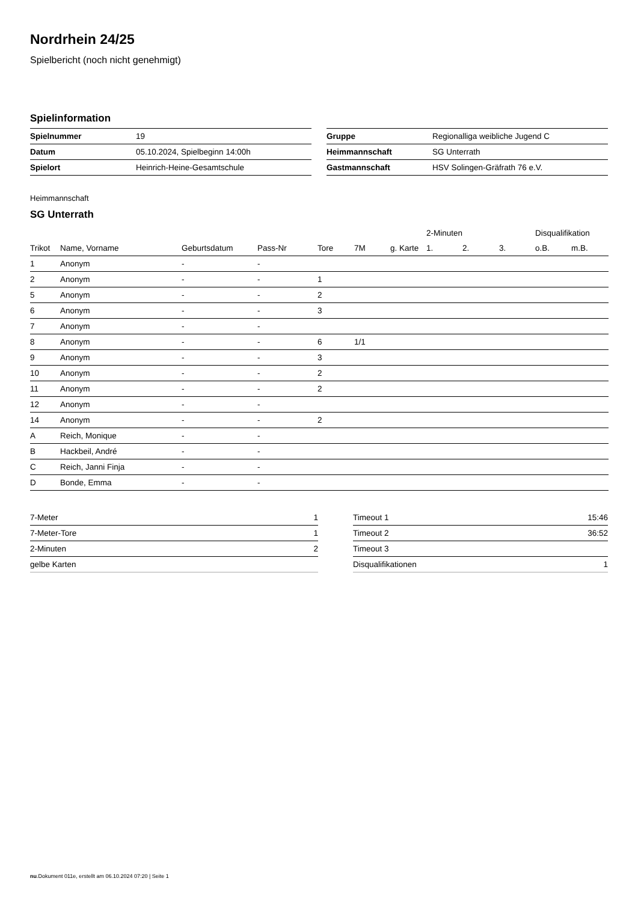Nordrhein 24/25
Spielbericht (noch nicht genehmigt)
Spielinformation
| Spielnummer | 19 |
| Datum | 05.10.2024, Spielbeginn 14:00h |
| Spielort | Heinrich-Heine-Gesamtschule |
| Gruppe | Regionalliga weibliche Jugend C |
| Heimmannschaft | SG Unterrath |
| Gastmannschaft | HSV Solingen-Gräfrath 76 e.V. |
Heimmannschaft
SG Unterrath
| | | | | | | | 2-Minuten | | | Disqualifikation | |
| --- | --- | --- | --- | --- | --- | --- | --- | --- | --- | --- | --- |
| Trikot | Name, Vorname | Geburtsdatum | Pass-Nr | Tore | 7M | g. Karte | 1. | 2. | 3. | o.B. | m.B. |
| 1 | Anonym | - | - | | | | | | | | |
| 2 | Anonym | - | - | 1 | | | | | | | |
| 5 | Anonym | - | - | 2 | | | | | | | |
| 6 | Anonym | - | - | 3 | | | | | | | |
| 7 | Anonym | - | - | | | | | | | | |
| 8 | Anonym | - | - | 6 | 1/1 | | | | | | |
| 9 | Anonym | - | - | 3 | | | | | | | |
| 10 | Anonym | - | - | 2 | | | | | | | |
| 11 | Anonym | - | - | 2 | | | | | | | |
| 12 | Anonym | - | - | | | | | | | | |
| 14 | Anonym | - | - | 2 | | | | | | | |
| A | Reich, Monique | - | - | | | | | | | | |
| B | Hackbeil, André | - | - | | | | | | | | |
| C | Reich, Janni Finja | - | - | | | | | | | | |
| D | Bonde, Emma | - | - | | | | | | | | |
| 7-Meter | 1 |
| 7-Meter-Tore | 1 |
| 2-Minuten | 2 |
| gelbe Karten | |
| Timeout 1 | 15:46 |
| Timeout 2 | 36:52 |
| Timeout 3 | |
| Disqualifikationen | 1 |
nu.Dokument 011e, erstellt am 06.10.2024 07:20 | Seite 1